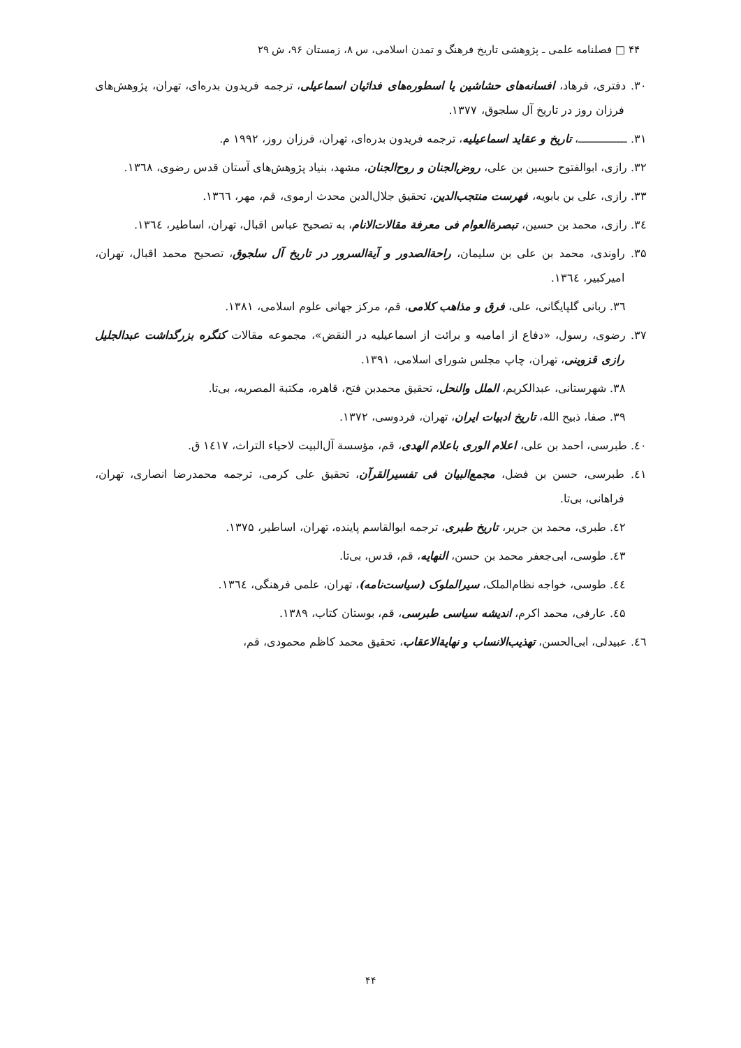۴۴ □ فصلنامه علمی ـ پژوهشی تاریخ فرهنگ و تمدن اسلامی، س ۸، زمستان ۹۶، ش ۲۹
۳۰. دفتری، فرهاد، افسانه‌های حشاشین یا اسطوره‌های فدائیان اسماعیلی، ترجمه فریدون بدره‌ای، تهران، پژوهش‌های فرزان روز در تاریخ آل سلجوق، ۱۳۷۷.
۳۱. ــــــــــــــ، تاریخ و عقاید اسماعیلیه، ترجمه فریدون بدره‌ای، تهران، فرزان روز، ۱۹۹۲ م.
۳۲. رازی، ابوالفتوح حسین بن علی، روض‌الجنان و روح‌الجنان، مشهد، بنیاد پژوهش‌های آستان قدس رضوی، ۱۳٦۸.
۳۳. رازی، علی بن بابویه، فهرست منتجب‌الدین، تحقیق جلال‌الدین محدث ارموی، قم، مهر، ۱۳٦٦.
۳٤. رازی، محمد بن حسین، تبصرة‌العوام فی معرفة مقالات‌الانام، به تصحیح عباس اقبال، تهران، اساطیر، ۱۳٦٤.
۳۵. راوندی، محمد بن علی بن سلیمان، راحة‌الصدور و آیة‌السرور در تاریخ آل سلجوق، تصحیح محمد اقبال، تهران، امیرکبیر، ۱۳٦٤.
۳٦. ربانی گلپایگانی، علی، فرق و مذاهب کلامی، قم، مرکز جهانی علوم اسلامی، ۱۳۸۱.
۳۷. رضوی، رسول، «دفاع از امامیه و برائت از اسماعیلیه در النقض»، مجموعه مقالات کنگره بزرگداشت عبدالجلیل رازی قزوینی، تهران، چاپ مجلس شورای اسلامی، ۱۳۹۱.
۳۸. شهرستانی، عبدالکریم، الملل والنحل، تحقیق محمدبن فتح، قاهره، مکتبة المصریه، بی‌تا.
۳۹. صفا، ذبیح الله، تاریخ ادبیات ایران، تهران، فردوسی، ۱۳۷۲.
٤۰. طبرسی، احمد بن علی، اعلام الوری باعلام الهدی، قم، مؤسسة آل‌البیت لاحیاء التراث، ۱٤۱۷ ق.
٤۱. طبرسی، حسن بن فضل، مجمع‌البیان فی تفسیرالقرآن، تحقیق علی کرمی، ترجمه محمدرضا انصاری، تهران، فراهانی، بی‌تا.
٤۲. طبری، محمد بن جریر، تاریخ طبری، ترجمه ابوالقاسم پاینده، تهران، اساطیر، ۱۳۷۵.
٤۳. طوسی، ابی‌جعفر محمد بن حسن، النهایه، قم، قدس، بی‌تا.
٤٤. طوسی، خواجه نظام‌الملک، سیرالملوک (سیاست‌نامه)، تهران، علمی فرهنگی، ۱۳٦٤.
٤۵. عارفی، محمد اکرم، اندیشه سیاسی طبرسی، قم، بوستان کتاب، ۱۳۸۹.
٤٦. عبیدلی، ابی‌الحسن، تهذیب‌الانساب و نهایة‌الاعقاب، تحقیق محمد کاظم محمودی، قم،
۴۴